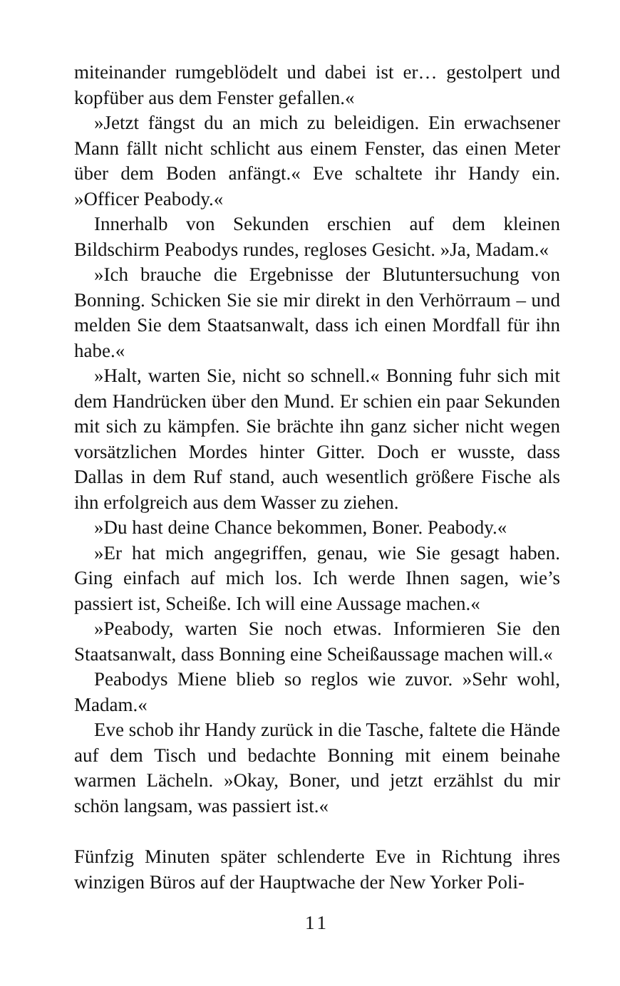miteinander rumgeblödelt und dabei ist er… gestolpert und kopfüber aus dem Fenster gefallen.«
»Jetzt fängst du an mich zu beleidigen. Ein erwachsener Mann fällt nicht schlicht aus einem Fenster, das einen Meter über dem Boden anfängt.« Eve schaltete ihr Handy ein. »Officer Peabody.«
Innerhalb von Sekunden erschien auf dem kleinen Bildschirm Peabodys rundes, regloses Gesicht. »Ja, Madam.«
»Ich brauche die Ergebnisse der Blutuntersuchung von Bonning. Schicken Sie sie mir direkt in den Verhörraum – und melden Sie dem Staatsanwalt, dass ich einen Mordfall für ihn habe.«
»Halt, warten Sie, nicht so schnell.« Bonning fuhr sich mit dem Handrücken über den Mund. Er schien ein paar Sekunden mit sich zu kämpfen. Sie brächte ihn ganz sicher nicht wegen vorsätzlichen Mordes hinter Gitter. Doch er wusste, dass Dallas in dem Ruf stand, auch wesentlich größere Fische als ihn erfolgreich aus dem Wasser zu ziehen.
»Du hast deine Chance bekommen, Boner. Peabody.«
»Er hat mich angegriffen, genau, wie Sie gesagt haben. Ging einfach auf mich los. Ich werde Ihnen sagen, wie’s passiert ist, Scheiße. Ich will eine Aussage machen.«
»Peabody, warten Sie noch etwas. Informieren Sie den Staatsanwalt, dass Bonning eine Scheißaussage machen will.«
Peabodys Miene blieb so reglos wie zuvor. »Sehr wohl, Madam.«
Eve schob ihr Handy zurück in die Tasche, faltete die Hände auf dem Tisch und bedachte Bonning mit einem beinahe warmen Lächeln. »Okay, Boner, und jetzt erzählst du mir schön langsam, was passiert ist.«
Fünfzig Minuten später schlenderte Eve in Richtung ihres winzigen Büros auf der Hauptwache der New Yorker Poli-
11